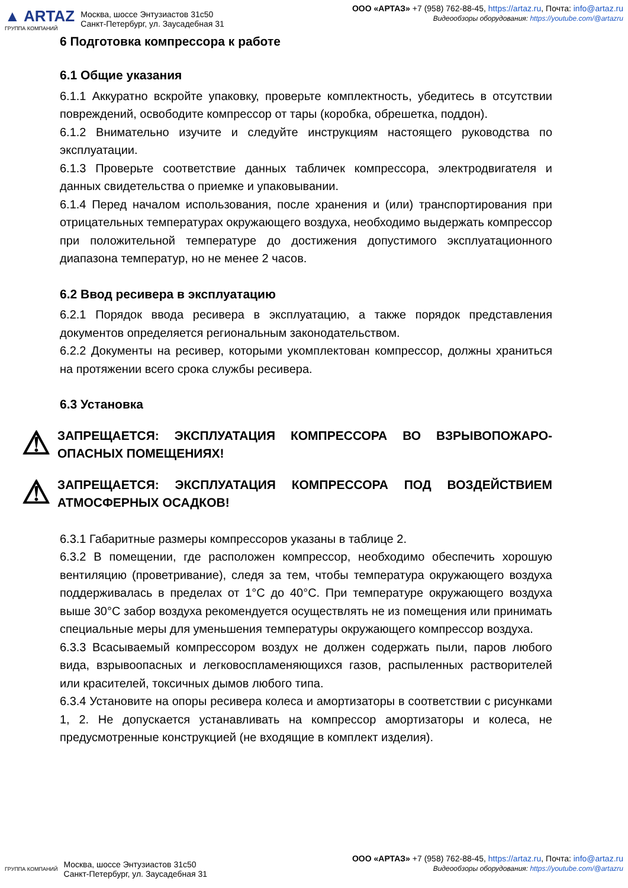▲ ARTAZ
ГРУППА КОМПАНИЙ
Москва, шоссе Энтузиастов 31с50
Санкт-Петербург, ул. Заусадебная 31
ООО «АРТАЗ» +7 (958) 762-88-45, https://artaz.ru, Почта: info@artaz.ru
Видеообзоры оборудования: https://youtube.com/@artazru
6 Подготовка компрессора к работе
6.1 Общие указания
6.1.1 Аккуратно вскройте упаковку, проверьте комплектность, убедитесь в отсутствии повреждений, освободите компрессор от тары (коробка, обрешетка, поддон).
6.1.2 Внимательно изучите и следуйте инструкциям настоящего руководства по эксплуатации.
6.1.3 Проверьте соответствие данных табличек компрессора, электродвигателя и данных свидетельства о приемке и упаковывании.
6.1.4 Перед началом использования, после хранения и (или) транспортирования при отрицательных температурах окружающего воздуха, необходимо выдержать компрессор при положительной температуре до достижения допустимого эксплуатационного диапазона температур, но не менее 2 часов.
6.2 Ввод ресивера в эксплуатацию
6.2.1 Порядок ввода ресивера в эксплуатацию, а также порядок представления документов определяется региональным законодательством.
6.2.2 Документы на ресивер, которыми укомплектован компрессор, должны храниться на протяжении всего срока службы ресивера.
6.3 Установка
⚠
ЗАПРЕЩАЕТСЯ: ЭКСПЛУАТАЦИЯ КОМПРЕССОРА ВО ВЗРЫВОПОЖАРО-ОПАСНЫХ ПОМЕЩЕНИЯХ!
⚠
ЗАПРЕЩАЕТСЯ: ЭКСПЛУАТАЦИЯ КОМПРЕССОРА ПОД ВОЗДЕЙСТВИЕМ АТМОСФЕРНЫХ ОСАДКОВ!
6.3.1 Габаритные размеры компрессоров указаны в таблице 2.
6.3.2 В помещении, где расположен компрессор, необходимо обеспечить хорошую вентиляцию (проветривание), следя за тем, чтобы температура окружающего воздуха поддерживалась в пределах от 1°C до 40°C. При температуре окружающего воздуха выше 30°C забор воздуха рекомендуется осуществлять не из помещения или принимать специальные меры для уменьшения температуры окружающего компрессор воздуха.
6.3.3 Всасываемый компрессором воздух не должен содержать пыли, паров любого вида, взрывоопасных и легковоспламеняющихся газов, распыленных растворителей или красителей, токсичных дымов любого типа.
6.3.4 Установите на опоры ресивера колеса и амортизаторы в соответствии с рисунками 1, 2. Не допускается устанавливать на компрессор амортизаторы и колеса, не предусмотренные конструкцией (не входящие в комплект изделия).
ГРУППА КОМПАНИЙ
Москва, шоссе Энтузиастов 31с50
Санкт-Петербург, ул. Заусадебная 31
ООО «АРТАЗ» +7 (958) 762-88-45, https://artaz.ru, Почта: info@artaz.ru
Видеообзоры оборудования: https://youtube.com/@artazru